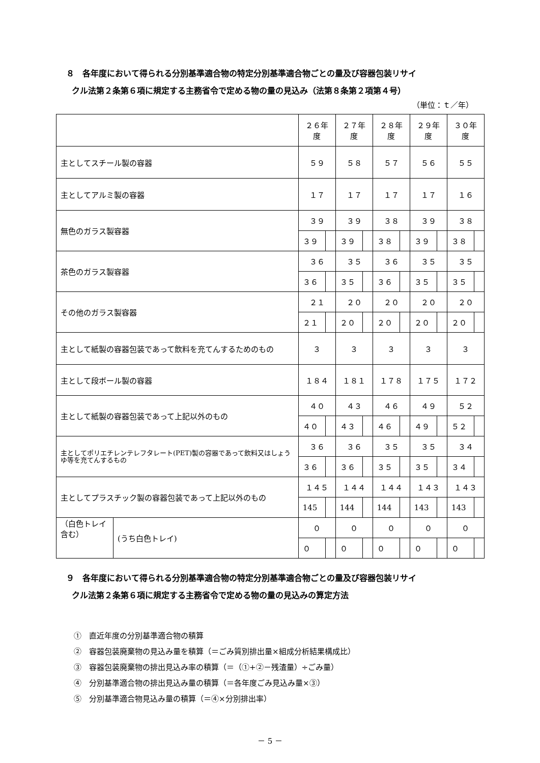８　各年度において得られる分別基準適合物の特定分別基準適合物ごとの量及び容器包装リサイ
クル法第２条第６項に規定する主務省令で定める物の量の見込み（法第８条第２項第４号）
（単位：ｔ／年）
| | | ２６年度 | | ２７年度 | | ２８年度 | | ２９年度 | | ３０年度 | |
| 主としてスチール製の容器 | | ５９ | | ５８ | | ５７ | | ５６ | | ５５ | |
| 主としてアルミ製の容器 | | １７ | | １７ | | １７ | | １７ | | １６ | |
| 無色のガラス製容器 | | ３９ | | ３９ | | ３８ | | ３９ | | ３８ | |
| | | ３９ | | ３９ | | ３８ | | ３９ | | ３８ | |
| 茶色のガラス製容器 | | ３６ | | ３５ | | ３６ | | ３５ | | ３５ | |
| | | ３６ | | ３５ | | ３６ | | ３５ | | ３５ | |
| その他のガラス製容器 | | ２１ | | ２０ | | ２０ | | ２０ | | ２０ | |
| | | ２１ | | ２０ | | ２０ | | ２０ | | ２０ | |
| 主として紙製の容器包装であって飲料を充てんするためのもの | | ３ | | ３ | | ３ | | ３ | | ３ | |
| 主として段ボール製の容器 | | １８４ | | １８１ | | １７８ | | １７５ | | １７２ | |
| 主として紙製の容器包装であって上記以外のもの | | ４０ | | ４３ | | ４６ | | ４９ | | ５２ | |
| | | ４０ | | ４３ | | ４６ | | ４９ | | ５２ | |
| 主としてポリエチレンテレフタレート(PET)製の容器であって飲料又はしょうゆ等を充てんするもの | | ３６ | | ３６ | | ３５ | | ３５ | | ３４ | |
| | | ３６ | | ３６ | | ３５ | | ３５ | | ３４ | |
| 主としてプラスチック製の容器包装であって上記以外のもの | | １４５ | | １４４ | | １４４ | | １４３ | | １４３ | |
| | | 145 | | 144 | | 144 | | 143 | | 143 | |
| （白色トレイ含む） | (うち白色トレイ) | ０ | | ０ | | ０ | | ０ | | ０ | |
| | | ０ | | ０ | | ０ | | ０ | | ０ | |
９　各年度において得られる分別基準適合物の特定分別基準適合物ごとの量及び容器包装リサイ
クル法第２条第６項に規定する主務省令で定める物の量の見込みの算定方法
①　直近年度の分別基準適合物の積算
②　容器包装廃棄物の見込み量を積算（＝ごみ質別排出量×組成分析結果構成比）
③　容器包装廃棄物の排出見込み率の積算（＝（①+②－残渣量）÷ごみ量）
④　分別基準適合物の排出見込み量の積算（＝各年度ごみ見込み量×③）
⑤　分別基準適合物見込み量の積算（＝④×分別排出率）
－ 5 －